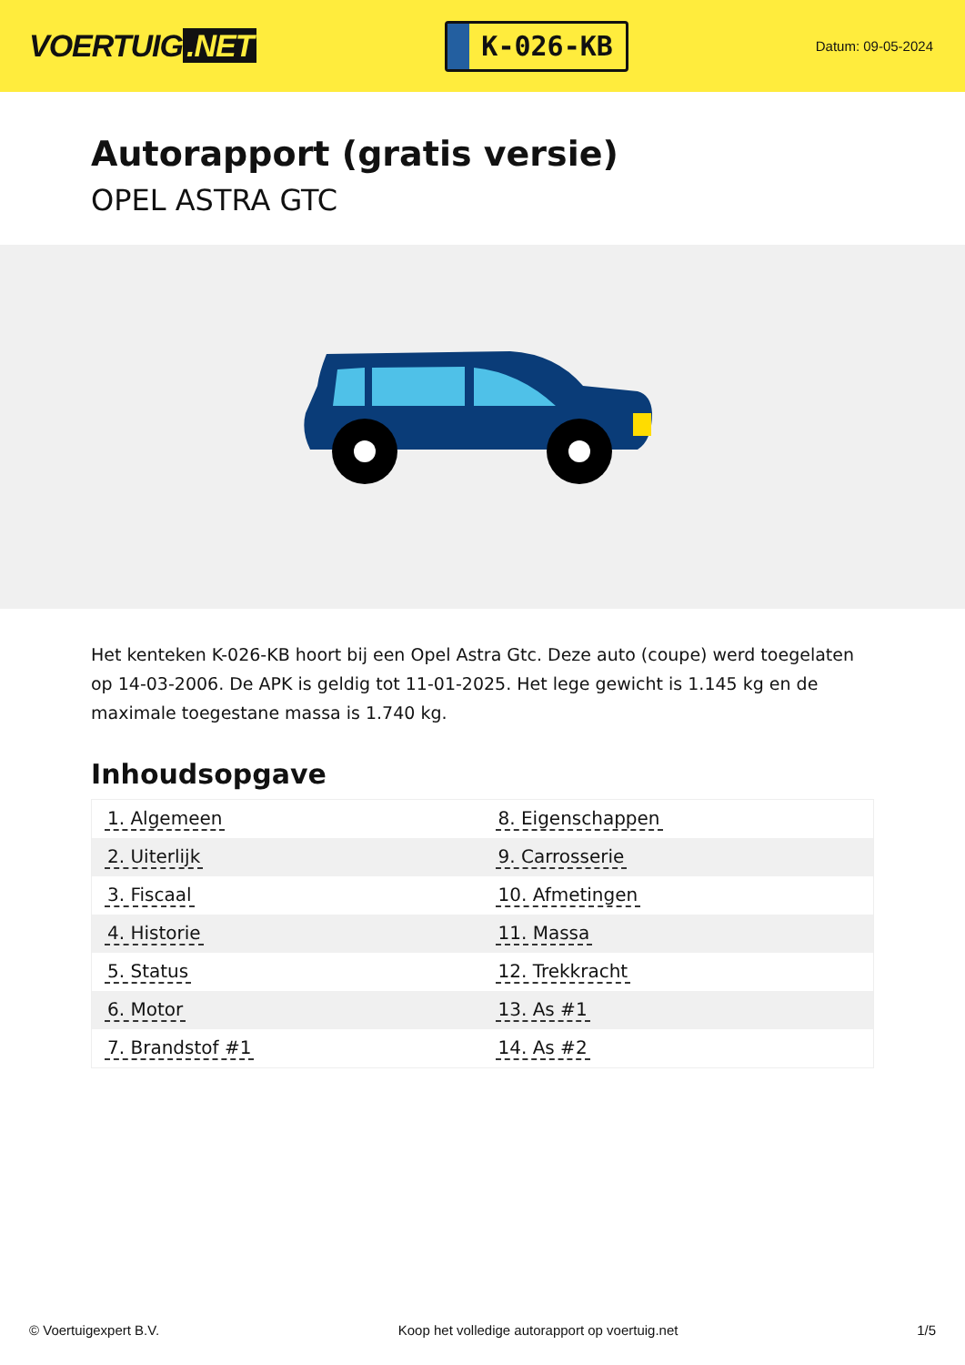VOERTUIG.NET
K-026-KB
Datum: 09-05-2024
Autorapport (gratis versie)
OPEL ASTRA GTC
Het kenteken K-026-KB hoort bij een Opel Astra Gtc. Deze auto (coupe) werd toegelaten op 14-03-2006. De APK is geldig tot 11-01-2025. Het lege gewicht is 1.145 kg en de maximale toegestane massa is 1.740 kg.
Inhoudsopgave
| 1. Algemeen | 8. Eigenschappen |
| 2. Uiterlijk | 9. Carrosserie |
| 3. Fiscaal | 10. Afmetingen |
| 4. Historie | 11. Massa |
| 5. Status | 12. Trekkracht |
| 6. Motor | 13. As #1 |
| 7. Brandstof #1 | 14. As #2 |
© Voertuigexpert B.V. Koop het volledige autorapport op voertuig.net
1/5